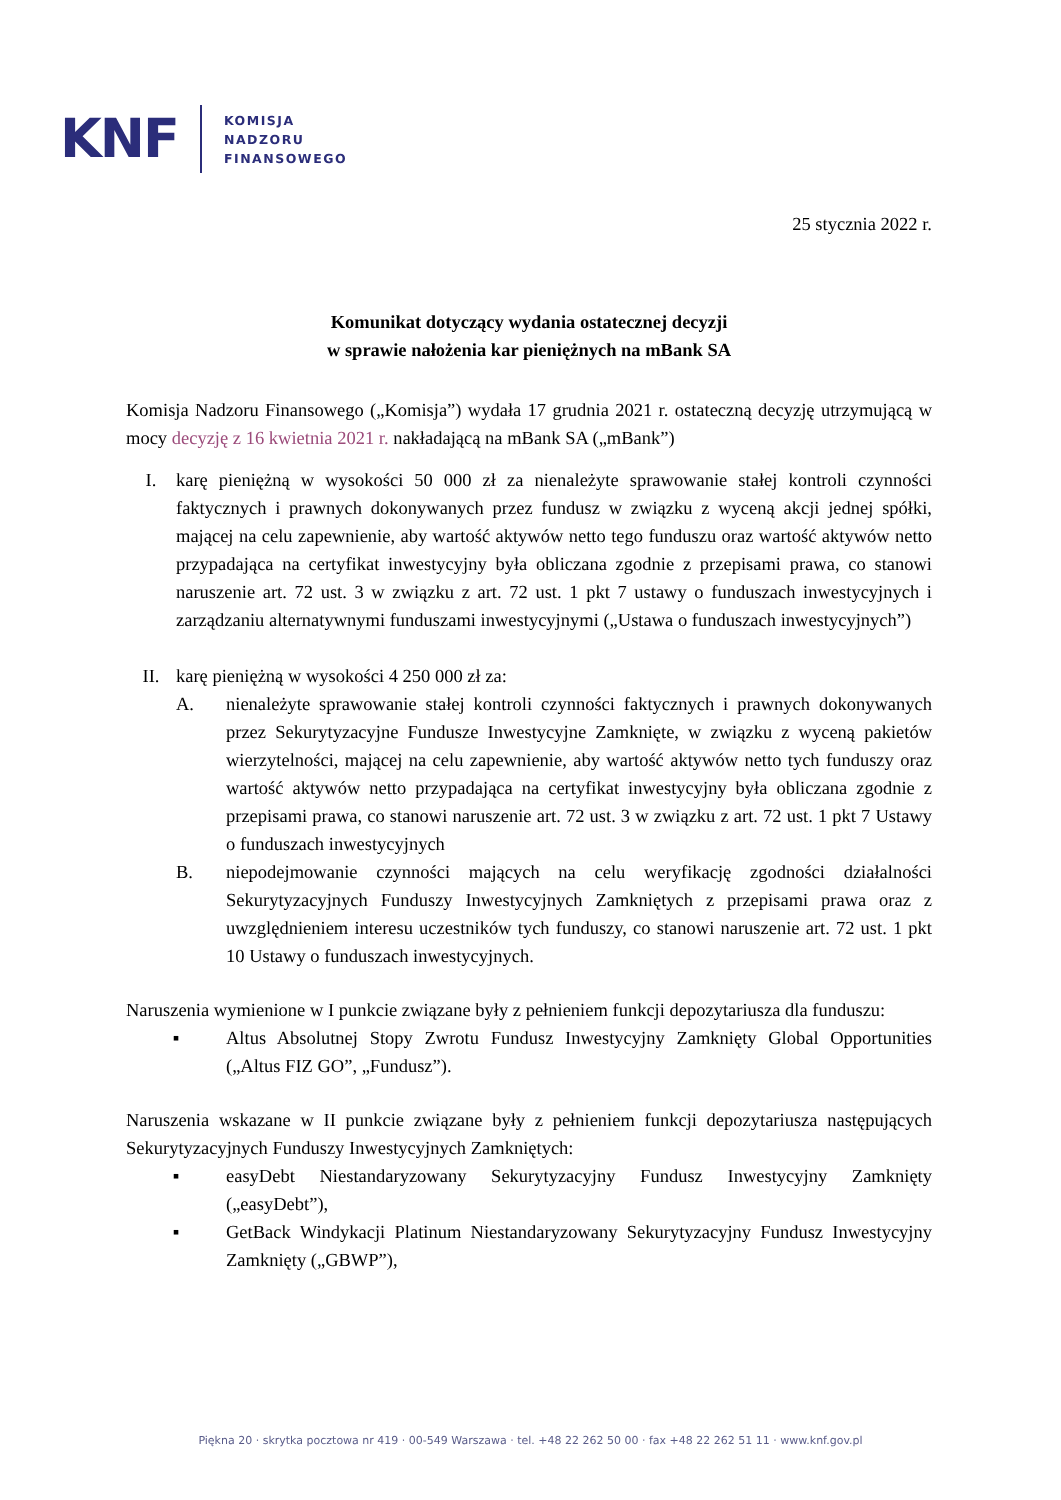KNF
KOMISJA
NADZORU
FINANSOWEGO
25 stycznia 2022 r.
Komunikat dotyczący wydania ostatecznej decyzji
w sprawie nałożenia kar pieniężnych na mBank SA
Komisja Nadzoru Finansowego („Komisja”) wydała 17 grudnia 2021 r. ostateczną decyzję utrzymującą w mocy decyzję z 16 kwietnia 2021 r. nakładającą na mBank SA („mBank”)
I. karę pieniężną w wysokości 50 000 zł za nienależyte sprawowanie stałej kontroli czynności faktycznych i prawnych dokonywanych przez fundusz w związku z wyceną akcji jednej spółki, mającej na celu zapewnienie, aby wartość aktywów netto tego funduszu oraz wartość aktywów netto przypadająca na certyfikat inwestycyjny była obliczana zgodnie z przepisami prawa, co stanowi naruszenie art. 72 ust. 3 w związku z art. 72 ust. 1 pkt 7 ustawy o funduszach inwestycyjnych i zarządzaniu alternatywnymi funduszami inwestycyjnymi („Ustawa o funduszach inwestycyjnych”)
II. karę pieniężną w wysokości 4 250 000 zł za:
A. nienależyte sprawowanie stałej kontroli czynności faktycznych i prawnych dokonywanych przez Sekurytyzacyjne Fundusze Inwestycyjne Zamknięte, w związku z wyceną pakietów wierzytelności, mającej na celu zapewnienie, aby wartość aktywów netto tych funduszy oraz wartość aktywów netto przypadająca na certyfikat inwestycyjny była obliczana zgodnie z przepisami prawa, co stanowi naruszenie art. 72 ust. 3 w związku z art. 72 ust. 1 pkt 7 Ustawy o funduszach inwestycyjnych
B. niepodejmowanie czynności mających na celu weryfikację zgodności działalności Sekurytyzacyjnych Funduszy Inwestycyjnych Zamkniętych z przepisami prawa oraz z uwzględnieniem interesu uczestników tych funduszy, co stanowi naruszenie art. 72 ust. 1 pkt 10 Ustawy o funduszach inwestycyjnych.
Naruszenia wymienione w I punkcie związane były z pełnieniem funkcji depozytariusza dla funduszu:
▪ Altus Absolutnej Stopy Zwrotu Fundusz Inwestycyjny Zamknięty Global Opportunities („Altus FIZ GO”, „Fundusz”).
Naruszenia wskazane w II punkcie związane były z pełnieniem funkcji depozytariusza następujących Sekurytyzacyjnych Funduszy Inwestycyjnych Zamkniętych:
▪ easyDebt Niestandaryzowany Sekurytyzacyjny Fundusz Inwestycyjny Zamknięty („easyDebt”),
▪ GetBack Windykacji Platinum Niestandaryzowany Sekurytyzacyjny Fundusz Inwestycyjny Zamknięty („GBWP”),
Piękna 20 · skrytka pocztowa nr 419 · 00-549 Warszawa · tel. +48 22 262 50 00 · fax +48 22 262 51 11 · www.knf.gov.pl